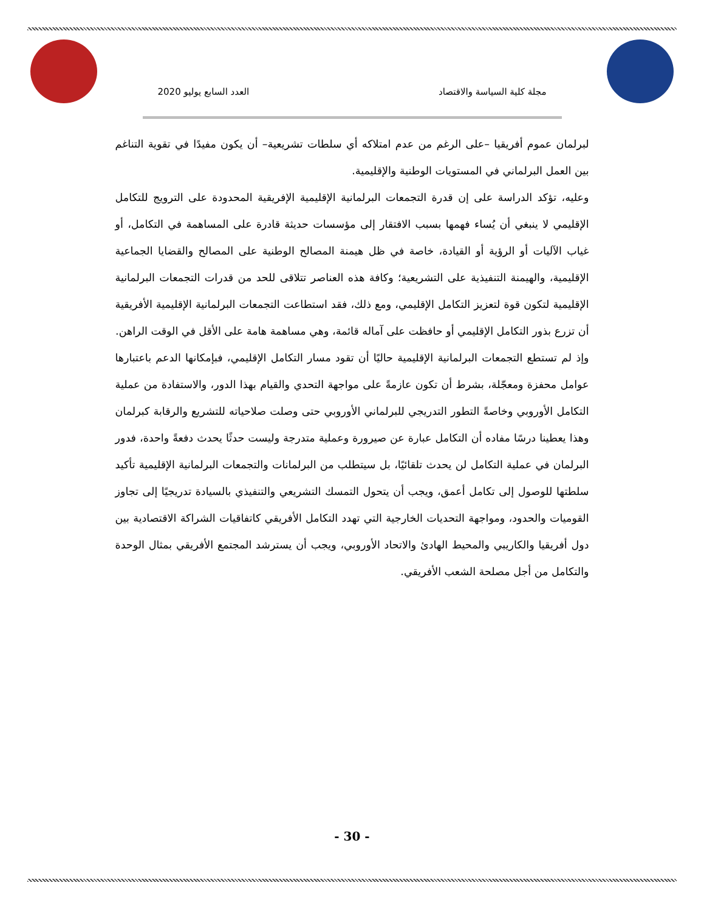مجلة كلية السياسة والاقتصاد العدد السابع يوليو 2020
لبرلمان عموم أفريقيا –على الرغم من عدم امتلاكه أي سلطات تشريعية– أن يكون مفيدًا في تقوية التناغم بين العمل البرلماني في المستويات الوطنية والإقليمية.
وعليه، تؤكد الدراسة على إن قدرة التجمعات البرلمانية الإقليمية الإفريقية المحدودة على الترويج للتكامل الإقليمي لا ينبغي أن يُساء فهمها بسبب الافتقار إلى مؤسسات حديثة قادرة على المساهمة في التكامل، أو غياب الآليات أو الرؤية أو القيادة، خاصة في ظل هيمنة المصالح الوطنية على المصالح والقضايا الجماعية الإقليمية، والهيمنة التنفيذية على التشريعية؛ وكافة هذه العناصر تتلاقى للحد من قدرات التجمعات البرلمانية الإقليمية لتكون قوة لتعزيز التكامل الإقليمي، ومع ذلك، فقد استطاعت التجمعات البرلمانية الإقليمية الأفريقية أن تزرع بذور التكامل الإقليمي أو حافظت على آماله قائمة، وهي مساهمة هامة على الأقل في الوقت الراهن.
وإذ لم تستطع التجمعات البرلمانية الإقليمية حاليًا أن تقود مسار التكامل الإقليمي، فبإمكانها الدعم باعتبارها عوامل محفزة ومعجّلة، بشرط أن تكون عازمةً على مواجهة التحدي والقيام بهذا الدور، والاستفادة من عملية التكامل الأوروبي وخاصةً التطور التدريجي للبرلماني الأوروبي حتى وصلت صلاحياته للتشريع والرقابة كبرلمان وهذا يعطينا درسًا مفاده أن التكامل عبارة عن صيرورة وعملية متدرجة وليست حدثًا يحدث دفعةً واحدة، فدور البرلمان في عملية التكامل لن يحدث تلقائيًا، بل سيتطلب من البرلمانات والتجمعات البرلمانية الإقليمية تأكيد سلطتها للوصول إلى تكامل أعمق، ويجب أن يتحول التمسك التشريعي والتنفيذي بالسيادة تدريجيًا إلى تجاوز القوميات والحدود، ومواجهة التحديات الخارجية التي تهدد التكامل الأفريقي كاتفاقيات الشراكة الاقتصادية بين دول أفريقيا والكاريبي والمحيط الهادئ والاتحاد الأوروبي، ويجب أن يسترشد المجتمع الأفريقي بمثال الوحدة والتكامل من أجل مصلحة الشعب الأفريقي.
- 30 -